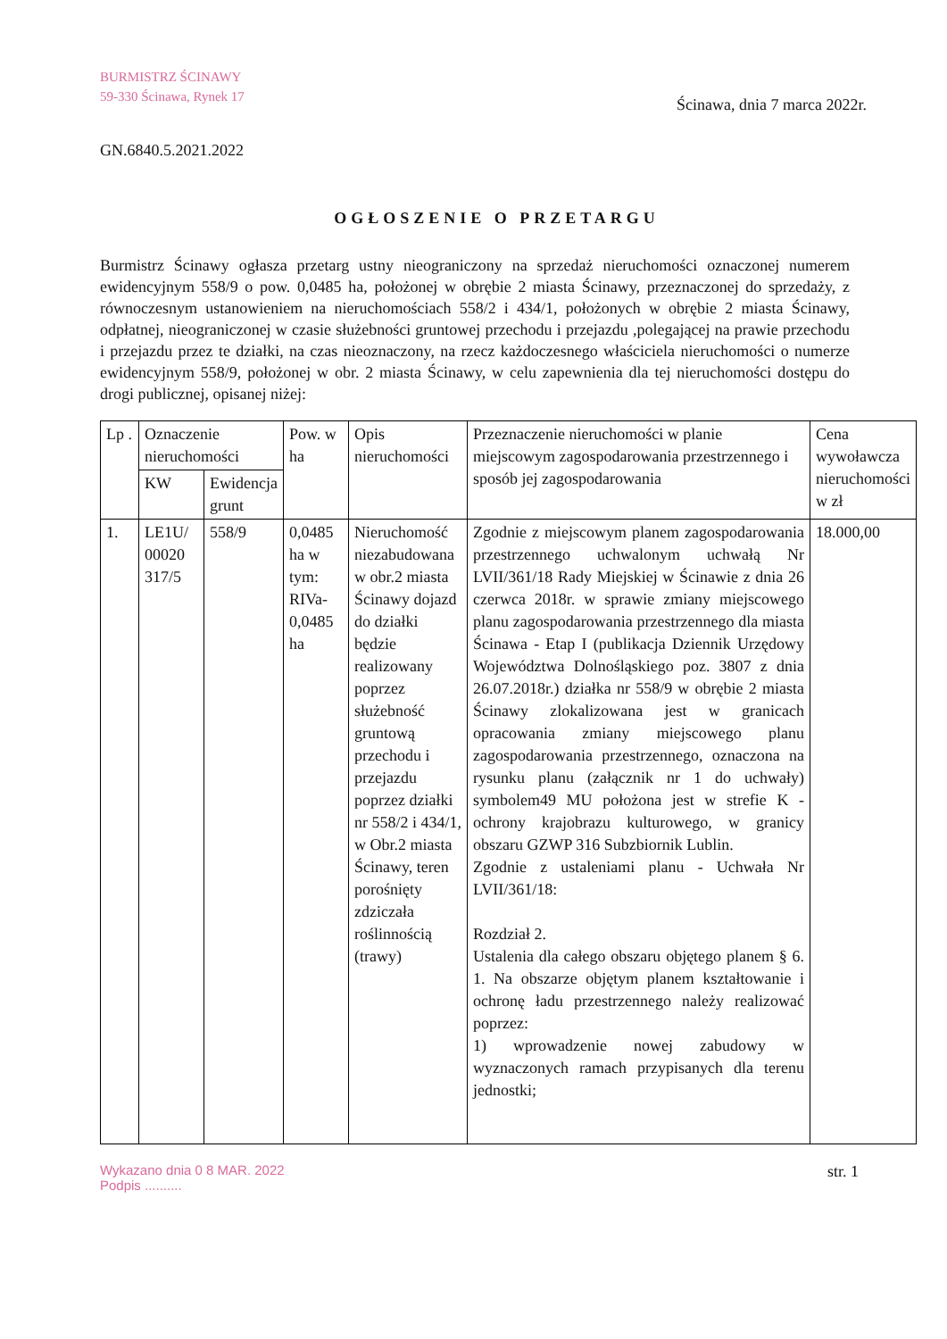BURMISTRZ ŚCINAWY
59-330 Ścinawa, Rynek 17
Ścinawa, dnia 7 marca 2022r.
GN.6840.5.2021.2022
OGŁOSZENIE O PRZETARGU
Burmistrz Ścinawy ogłasza przetarg ustny nieograniczony na sprzedaż nieruchomości oznaczonej numerem ewidencyjnym 558/9 o pow. 0,0485 ha, położonej w obrębie 2 miasta Ścinawy, przeznaczonej do sprzedaży, z równoczesnym ustanowieniem na nieruchomościach 558/2 i 434/1, położonych w obrębie 2 miasta Ścinawy, odpłatnej, nieograniczonej w czasie służebności gruntowej przechodu i przejazdu ,polegającej na prawie przechodu i przejazdu przez te działki, na czas nieoznaczony, na rzecz każdoczesnego właściciela nieruchomości o numerze ewidencyjnym 558/9, położonej w obr. 2 miasta Ścinawy, w celu zapewnienia dla tej nieruchomości dostępu do drogi publicznej, opisanej niżej:
| Lp . | Oznaczenie nieruchomości | | Pow. w ha | Opis nieruchomości | Przeznaczenie nieruchomości w planie miejscowym zagospodarowania przestrzennego i sposób jej zagospodarowania | Cena wywoławcza nieruchomości w zł |
| --- | --- | --- | --- | --- | --- | --- |
| | KW | Ewidencja grunt | | | | |
| 1. | LE1U/ 00020 317/5 | 558/9 | 0,0485 ha w tym: RIVa-0,0485 ha | Nieruchomość niezabudowana w obr.2 miasta Ścinawy dojazd do działki będzie realizowany poprzez służebność gruntową przechodu i przejazdu poprzez działki nr 558/2 i 434/1, w Obr.2 miasta Ścinawy, teren porośnięty zdziczała roślinnością (trawy) | Zgodnie z miejscowym planem zagospodarowania przestrzennego uchwalonym uchwałą Nr LVII/361/18 Rady Miejskiej w Ścinawie z dnia 26 czerwca 2018r. w sprawie zmiany miejscowego planu zagospodarowania przestrzennego dla miasta Ścinawa - Etap I (publikacja Dziennik Urzędowy Województwa Dolnośląskiego poz. 3807 z dnia 26.07.2018r.) działka nr 558/9 w obrębie 2 miasta Ścinawy zlokalizowana jest w granicach opracowania zmiany miejscowego planu zagospodarowania przestrzennego, oznaczona na rysunku planu (załącznik nr 1 do uchwały) symbolem49 MU położona jest w strefie K - ochrony krajobrazu kulturowego, w granicy obszaru GZWP 316 Subzbiornik Lublin. Zgodnie z ustaleniami planu - Uchwała Nr LVII/361/18: Rozdział 2. Ustalenia dla całego obszaru objętego planem § 6. 1. Na obszarze objętym planem kształtowanie i ochronę ładu przestrzennego należy realizować poprzez: 1) wprowadzenie nowej zabudowy w wyznaczonych ramach przypisanych dla terenu jednostki; | 18.000,00 |
Wykazano dnia 0 8 MAR. 2022
Podpis ..........
str. 1